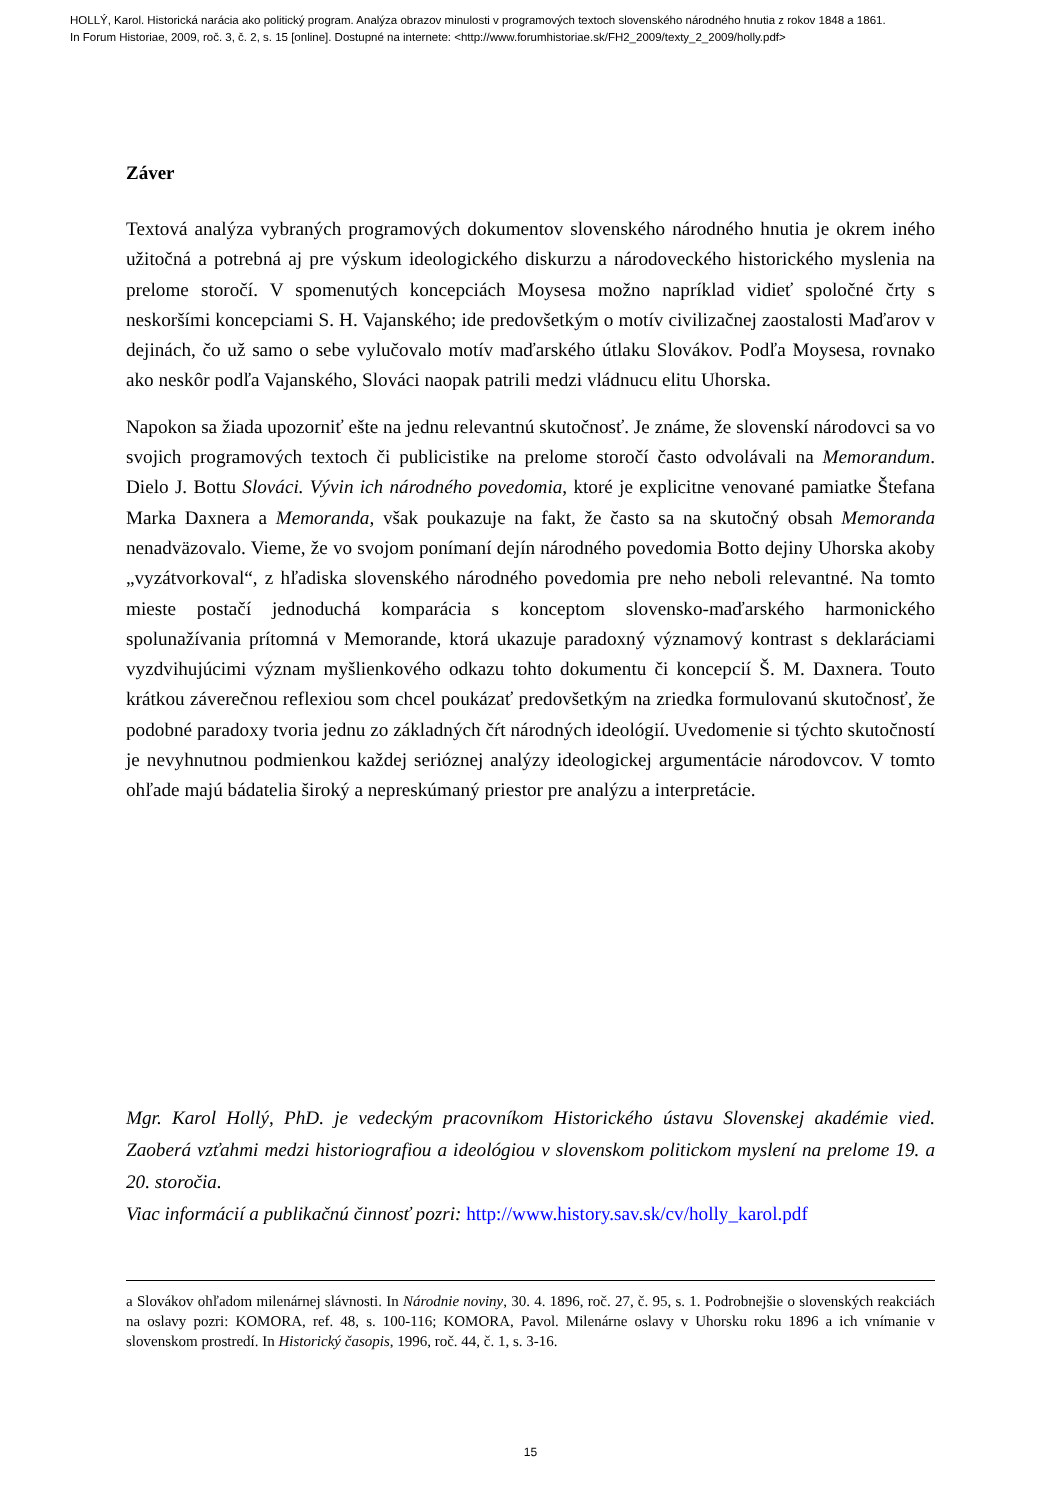HOLLÝ, Karol. Historická narácia ako politický program. Analýza obrazov minulosti v programových textoch slovenského národného hnutia z rokov 1848 a 1861.
In Forum Historiae, 2009, roč. 3, č. 2, s. 15 [online]. Dostupné na internete: <http://www.forumhistoriae.sk/FH2_2009/texty_2_2009/holly.pdf>
Záver
Textová analýza vybraných programových dokumentov slovenského národného hnutia je okrem iného užitočná a potrebná aj pre výskum ideologického diskurzu a národoveckého historického myslenia na prelome storočí. V spomenutých koncepciách Moysesa možno napríklad vidieť spoločné črty s neskoršími koncepciami S. H. Vajanského; ide predovšetkým o motív civilizačnej zaostalosti Maďarov v dejinách, čo už samo o sebe vylučovalo motív maďarského útlaku Slovákov. Podľa Moysesa, rovnako ako neskôr podľa Vajanského, Slováci naopak patrili medzi vládnucu elitu Uhorska.
Napokon sa žiada upozorniť ešte na jednu relevantnú skutočnosť. Je známe, že slovenskí národovci sa vo svojich programových textoch či publicistike na prelome storočí často odvolávali na Memorandum. Dielo J. Bottu Slováci. Vývin ich národného povedomia, ktoré je explicitne venované pamiatke Štefana Marka Daxnera a Memoranda, však poukazuje na fakt, že často sa na skutočný obsah Memoranda nenadväzovalo. Vieme, že vo svojom ponímaní dejín národného povedomia Botto dejiny Uhorska akoby „vyzátvorkoval“, z hľadiska slovenského národného povedomia pre neho neboli relevantné. Na tomto mieste postačí jednoduchá komparácia s konceptom slovensko-maďarského harmonického spolunažívania prítomná v Memorande, ktorá ukazuje paradoxný významový kontrast s deklaráciami vyzdvihujúcimi význam myšlienkového odkazu tohto dokumentu či koncepcií Š. M. Daxnera. Touto krátkou záverečnou reflexiou som chcel poukázať predovšetkým na zriedka formulovanú skutočnosť, že podobné paradoxy tvoria jednu zo základných čŕt národných ideológií. Uvedomenie si týchto skutočností je nevyhnutnou podmienkou každej serióznej analýzy ideologickej argumentácie národovcov. V tomto ohľade majú bádatelia široký a nepreskúmaný priestor pre analýzu a interpretácie.
Mgr. Karol Hollý, PhD. je vedeckým pracovníkom Historického ústavu Slovenskej akadémie vied. Zaoberá vzťahmi medzi historiografiou a ideológiou v slovenskom politickom myslení na prelome 19. a 20. storočia.
Viac informácií a publikačnú činnosť pozri: http://www.history.sav.sk/cv/holly_karol.pdf
a Slovákov ohľadom milenárnej slávnosti. In Národnie noviny, 30. 4. 1896, roč. 27, č. 95, s. 1. Podrobnejšie o slovenských reakciách na oslavy pozri: KOMORA, ref. 48, s. 100-116; KOMORA, Pavol. Milenárne oslavy v Uhorsku roku 1896 a ich vnímanie v slovenskom prostredí. In Historický časopis, 1996, roč. 44, č. 1, s. 3-16.
15